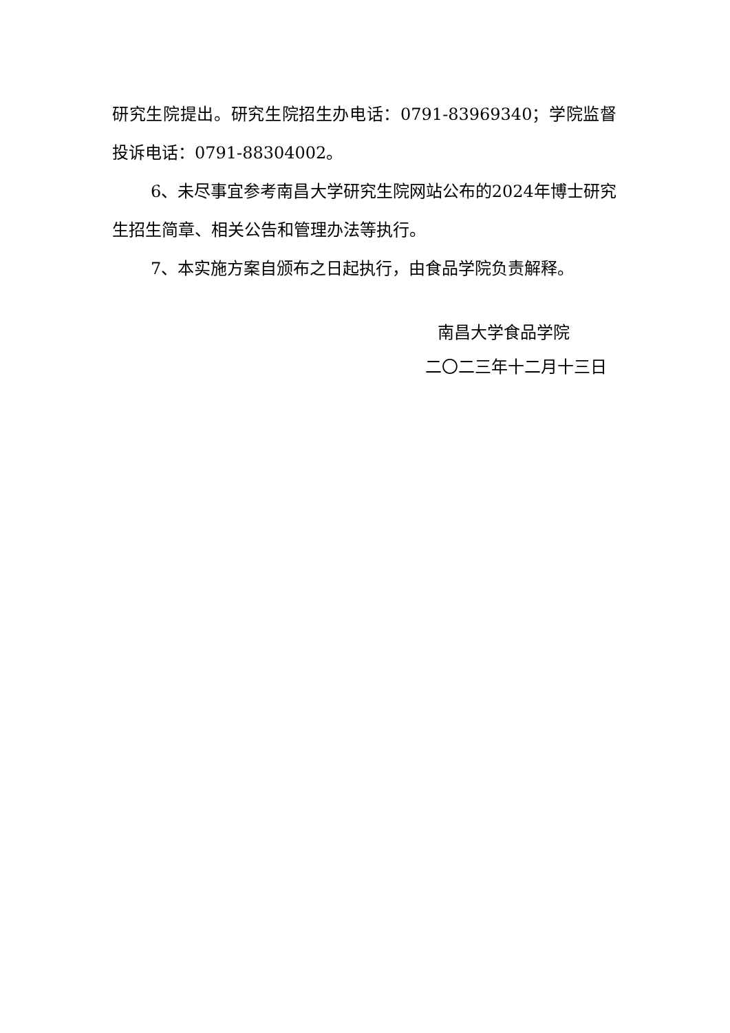研究生院提出。研究生院招生办电话：0791-83969340；学院监督投诉电话：0791-88304002。
6、未尽事宜参考南昌大学研究生院网站公布的2024年博士研究生招生简章、相关公告和管理办法等执行。
7、本实施方案自颁布之日起执行，由食品学院负责解释。
南昌大学食品学院
二〇二三年十二月十三日